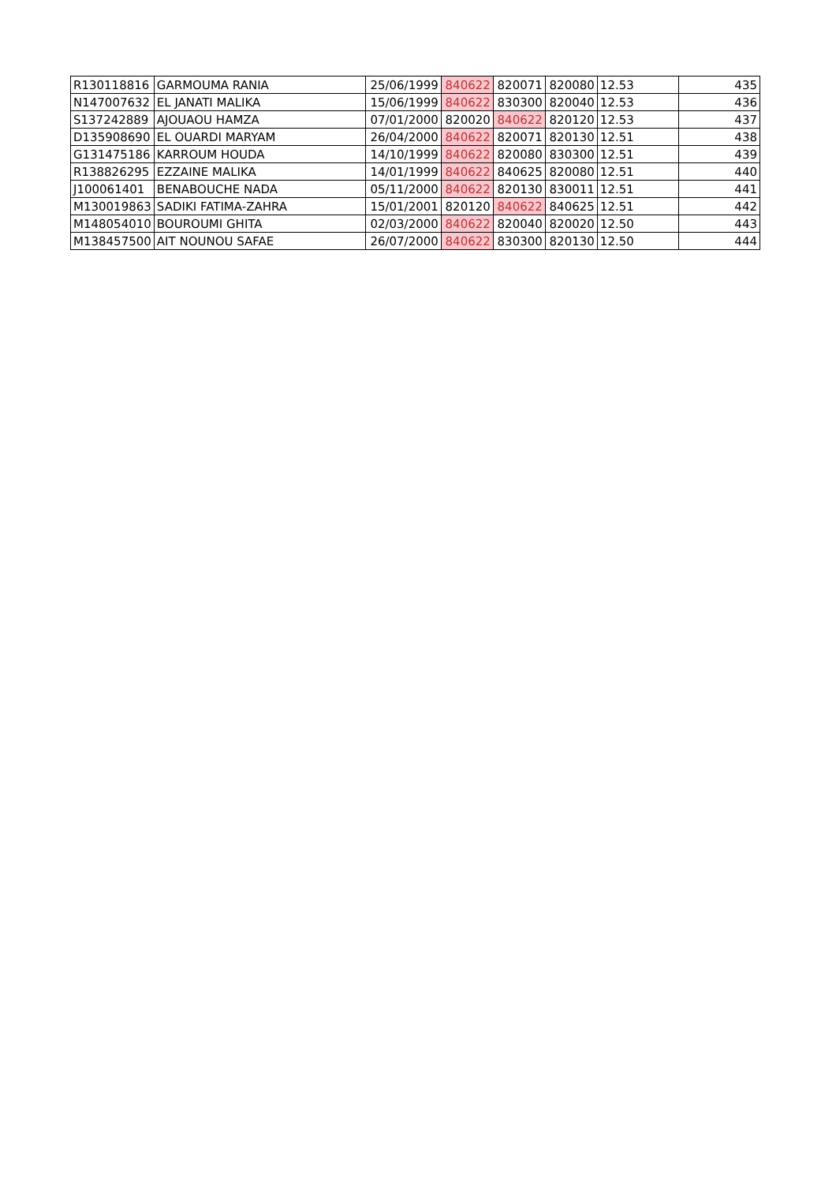| R130118816 | GARMOUMA RANIA | 25/06/1999 | 840622 | 820071 | 820080 | 12.53 | 435 |
| N147007632 | EL JANATI MALIKA | 15/06/1999 | 840622 | 830300 | 820040 | 12.53 | 436 |
| S137242889 | AJOUAOU HAMZA | 07/01/2000 | 820020 | 840622 | 820120 | 12.53 | 437 |
| D135908690 | EL OUARDI MARYAM | 26/04/2000 | 840622 | 820071 | 820130 | 12.51 | 438 |
| G131475186 | KARROUM HOUDA | 14/10/1999 | 840622 | 820080 | 830300 | 12.51 | 439 |
| R138826295 | EZZAINE MALIKA | 14/01/1999 | 840622 | 840625 | 820080 | 12.51 | 440 |
| J100061401 | BENABOUCHE NADA | 05/11/2000 | 840622 | 820130 | 830011 | 12.51 | 441 |
| M130019863 | SADIKI FATIMA-ZAHRA | 15/01/2001 | 820120 | 840622 | 840625 | 12.51 | 442 |
| M148054010 | BOUROUMI GHITA | 02/03/2000 | 840622 | 820040 | 820020 | 12.50 | 443 |
| M138457500 | AIT NOUNOU SAFAE | 26/07/2000 | 840622 | 830300 | 820130 | 12.50 | 444 |